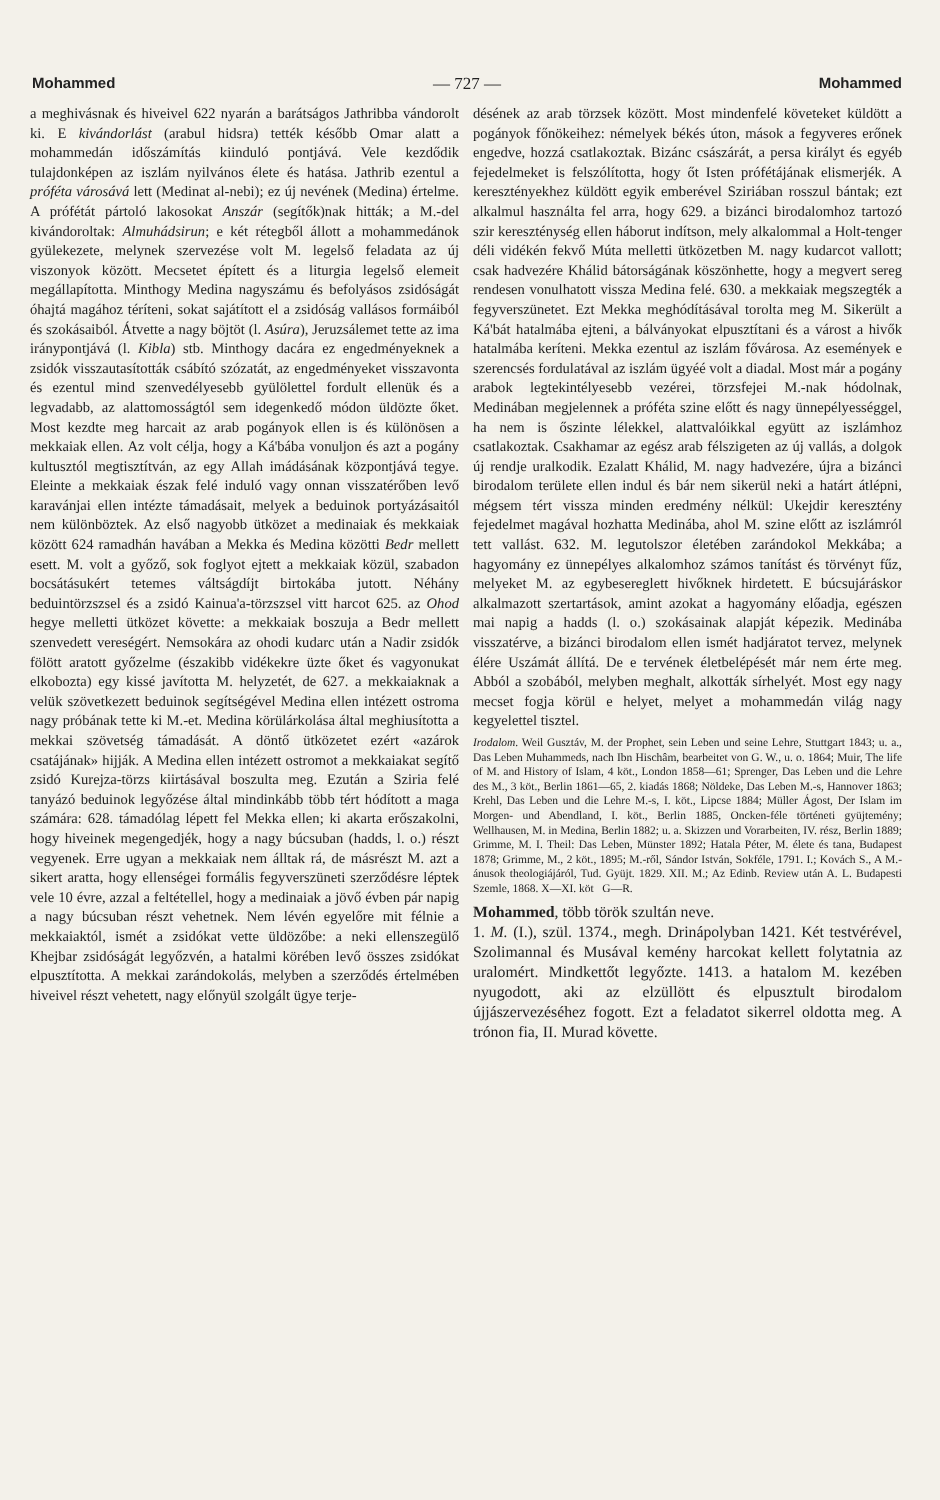Mohammed — 727 — Mohammed
a meghivásnak és hiveivel 622 nyarán a barátságos Jathribba vándorolt ki. E kivándorlást (arabul hidsra) tették később Omar alatt a mohammedán időszámítás kiinduló pontjává. Vele kezdődik tulajdonképen az iszlám nyilvános élete és hatása. Jathrib ezentul a próféta városává lett (Medinat al-nebi); ez új nevének (Medina) értelme. A prófétát pártoló lakosokat Anszár (segítők)nak hitták; a M.-del kivándoroltak: Almuhádsirun; e két rétegből állott a mohammedánok gyülekezete, melynek szervezése volt M. legelső feladata az új viszonyok között. Mecsetet épített és a liturgia legelső elemeit megállapította. Minthogy Medina nagyszámu és befolyásos zsidóságát óhajtá magához téríteni, sokat sajátított el a zsidóság vallásos formáiból és szokásaiból. Átvette a nagy böjtöt (l. Asúra), Jeruzsálemet tette az ima iránypontjává (l. Kibla) stb. Minthogy dacára ez engedményeknek a zsidók visszautasították csábító szózatát, az engedményeket visszavonta és ezentul mind szenvedélyesebb gyülölettel fordult ellenük és a legvadabb, az alattomosságtól sem idegenkedő módon üldözte őket. Most kezdte meg harcait az arab pogányok ellen is és különösen a mekkaiak ellen. Az volt célja, hogy a Ká'bába vonuljon és azt a pogány kultusztól megtisztítván, az egy Allah imádásának központjává tegye. Eleinte a mekkaiak észak felé induló vagy onnan visszatérőben levő karavánjai ellen intézte támadásait, melyek a beduinok portyázásaitól nem különböztek. Az első nagyobb ütközet a medinaiak és mekkaiak között 624 ramadhán havában a Mekka és Medina közötti Bedr mellett esett. M. volt a győző, sok foglyot ejtett a mekkaiak közül, szabadon bocsátásukért tetemes váltságdíjt birtokába jutott. Néhány beduintörzszsel és a zsidó Kainua'a-törzszsel vitt harcot 625. az Ohod hegye melletti ütközet követte: a mekkaiak boszuja a Bedr mellett szenvedett vereségért. Nemsokára az ohodi kudarc után a Nadir zsidók fölött aratott győzelme (északibb vidékekre üzte őket és vagyonukat elkobozta) egy kissé javította M. helyzetét, de 627. a mekkaiaknak a velük szövetkezett beduinok segítségével Medina ellen intézett ostroma nagy próbának tette ki M.-et. Medina körülárkolása által meghiusította a mekkai szövetség támadását. A döntő ütközetet ezért «azárok csatájának» hijják. A Medina ellen intézett ostromot a mekkaiakat segítő zsidó Kurejza-törzs kiirtásával boszulta meg. Ezután a Sziria felé tanyázó beduinok legyőzése által mindinkább több tért hódított a maga számára: 628. támadólag lépett fel Mekka ellen; ki akarta erőszakolni, hogy hiveinek megengedjék, hogy a nagy búcsuban (hadds, l. o.) részt vegyenek. Erre ugyan a mekkaiak nem álltak rá, de másrészt M. azt a sikert aratta, hogy ellenségei formális fegyverszüneti szerződésre léptek vele 10 évre, azzal a feltétellel, hogy a medinaiak a jövő évben pár napig a nagy búcsuban részt vehetnek. Nem lévén egyelőre mit félnie a mekkaiaktól, ismét a zsidókat vette üldözőbe: a neki ellenszegülő Khejbar zsidóságát legyőzvén, a hatalmi körében levő összes zsidókat elpusztította. A mekkai zarándokolás, melyben a szerződés értelmében hiveivel részt vehetett, nagy előnyül szolgált ügye terje-
désének az arab törzsek között. Most mindenfelé követeket küldött a pogányok főnökeihez: némelyek békés úton, mások a fegyveres erőnek engedve, hozzá csatlakoztak. Bizánc császárát, a persa királyt és egyéb fejedelmeket is felszólította, hogy őt Isten prófétájának elismerjék. A keresztényekhez küldött egyik emberével Sziriában rosszul bántak; ezt alkalmul használta fel arra, hogy 629. a bizánci birodalomhoz tartozó szir kereszténység ellen háborut indítson, mely alkalommal a Holt-tenger déli vidékén fekvő Múta melletti ütközetben M. nagy kudarcot vallott; csak hadvezére Khálid bátorságának köszönhette, hogy a megvert sereg rendesen vonulhatott vissza Medina felé. 630. a mekkaiak megszegték a fegyverszünetet. Ezt Mekka meghódításával torolta meg M. Sikerült a Ká'bát hatalmába ejteni, a bálványokat elpusztítani és a várost a hivők hatalmába keríteni. Mekka ezentul az iszlám fővárosa. Az események e szerencsés fordulatával az iszlám ügyéé volt a diadal. Most már a pogány arabok legtekintélyesebb vezérei, törzsfejei M.-nak hódolnak, Medinában megjelennek a próféta szine előtt és nagy ünnepélyességgel, ha nem is őszinte lélekkel, alattvalóikkal együtt az iszlámhoz csatlakoztak. Csakhamar az egész arab félszigeten az új vallás, a dolgok új rendje uralkodik. Ezalatt Khálid, M. nagy hadvezére, újra a bizánci birodalom területe ellen indul és bár nem sikerül neki a határt átlépni, mégsem tért vissza minden eredmény nélkül: Ukejdir keresztény fejedelmet magával hozhatta Medinába, ahol M. szine előtt az iszlámról tett vallást. 632. M. legutolszor életében zarándokol Mekkába; a hagyomány ez ünnepélyes alkalomhoz számos tanítást és törvényt fűz, melyeket M. az egybesereglett hivőknek hirdetett. E búcsujáráskor alkalmazott szertartások, amint azokat a hagyomány előadja, egészen mai napig a hadds (l. o.) szokásainak alapját képezik. Medinába visszatérve, a bizánci birodalom ellen ismét hadjáratot tervez, melynek élére Uszámát állítá. De e tervének életbelépését már nem érte meg. Abból a szobából, melyben meghalt, alkották sírhelyét. Most egy nagy mecset fogja körül e helyet, melyet a mohammedán világ nagy kegyelettel tisztel.
Irodalom. Weil Gusztáv, M. der Prophet, sein Leben und seine Lehre, Stuttgart 1843; u. a., Das Leben Muhammeds, nach Ibn Hischâm, bearbeitet von G. W., u. o. 1864; Muir, The life of M. and History of Islam, 4 köt., London 1858—61; Sprenger, Das Leben und die Lehre des M., 3 köt., Berlin 1861—65, 2. kiadás 1868; Nöldeke, Das Leben M.-s, Hannover 1863; Krehl, Das Leben und die Lehre M.-s, I. köt., Lipcse 1884; Müller Ágost, Der Islam im Morgen- und Abendland, I. köt., Berlin 1885, Oncken-féle történeti gyüjtemény; Wellhausen, M. in Medina, Berlin 1882; u. a. Skizzen und Vorarbeiten, IV. rész, Berlin 1889; Grimme, M. I. Theil: Das Leben, Münster 1892; Hatala Péter, M. élete és tana, Budapest 1878; Grimme, M., 2 köt., 1895; M.-ről, Sándor István, Sokféle, 1791. I.; Kovách S., A M.-ánusok theologiájáról, Tud. Gyüjt. 1829. XII. M.; Az Edinb. Review után A. L. Budapesti Szemle, 1868. X—XI. köt G—R.
Mohammed, több török szultán neve.
1. M. (I.), szül. 1374., megh. Drinápolyban 1421. Két testvérével, Szolimannal és Musával kemény harcokat kellett folytatnia az uralomért. Mindkettőt legyőzte. 1413. a hatalom M. kezében nyugodott, aki az elzüllött és elpusztult birodalom újjászervezéséhez fogott. Ezt a feladatot sikerrel oldotta meg. A trónon fia, II. Murad követte.